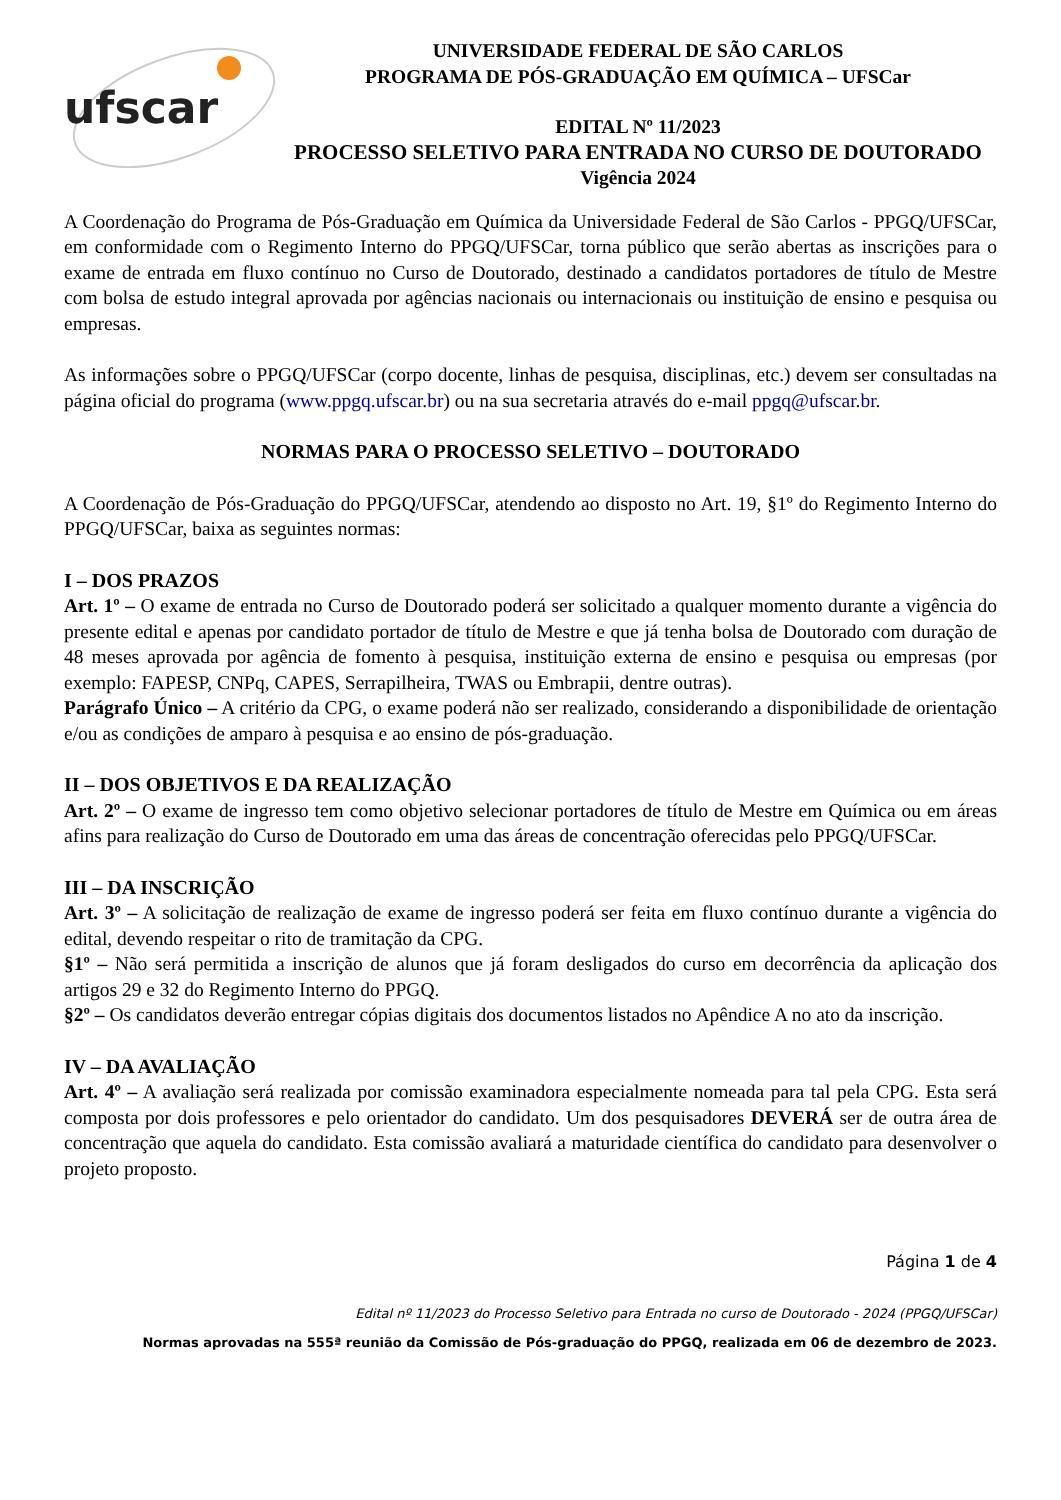ufscar
UNIVERSIDADE FEDERAL DE SÃO CARLOS
PROGRAMA DE PÓS-GRADUAÇÃO EM QUÍMICA – UFSCar
EDITAL Nº 11/2023
PROCESSO SELETIVO PARA ENTRADA NO CURSO DE DOUTORADO
Vigência 2024
A Coordenação do Programa de Pós-Graduação em Química da Universidade Federal de São Carlos - PPGQ/UFSCar, em conformidade com o Regimento Interno do PPGQ/UFSCar, torna público que serão abertas as inscrições para o exame de entrada em fluxo contínuo no Curso de Doutorado, destinado a candidatos portadores de título de Mestre com bolsa de estudo integral aprovada por agências nacionais ou internacionais ou instituição de ensino e pesquisa ou empresas.
As informações sobre o PPGQ/UFSCar (corpo docente, linhas de pesquisa, disciplinas, etc.) devem ser consultadas na página oficial do programa (www.ppgq.ufscar.br) ou na sua secretaria através do e-mail ppgq@ufscar.br.
NORMAS PARA O PROCESSO SELETIVO – DOUTORADO
A Coordenação de Pós-Graduação do PPGQ/UFSCar, atendendo ao disposto no Art. 19, §1º do Regimento Interno do PPGQ/UFSCar, baixa as seguintes normas:
I – DOS PRAZOS
Art. 1º – O exame de entrada no Curso de Doutorado poderá ser solicitado a qualquer momento durante a vigência do presente edital e apenas por candidato portador de título de Mestre e que já tenha bolsa de Doutorado com duração de 48 meses aprovada por agência de fomento à pesquisa, instituição externa de ensino e pesquisa ou empresas (por exemplo: FAPESP, CNPq, CAPES, Serrapilheira, TWAS ou Embrapii, dentre outras).
Parágrafo Único – A critério da CPG, o exame poderá não ser realizado, considerando a disponibilidade de orientação e/ou as condições de amparo à pesquisa e ao ensino de pós-graduação.
II – DOS OBJETIVOS E DA REALIZAÇÃO
Art. 2º – O exame de ingresso tem como objetivo selecionar portadores de título de Mestre em Química ou em áreas afins para realização do Curso de Doutorado em uma das áreas de concentração oferecidas pelo PPGQ/UFSCar.
III – DA INSCRIÇÃO
Art. 3º – A solicitação de realização de exame de ingresso poderá ser feita em fluxo contínuo durante a vigência do edital, devendo respeitar o rito de tramitação da CPG.
§1º – Não será permitida a inscrição de alunos que já foram desligados do curso em decorrência da aplicação dos artigos 29 e 32 do Regimento Interno do PPGQ.
§2º – Os candidatos deverão entregar cópias digitais dos documentos listados no Apêndice A no ato da inscrição.
IV – DA AVALIAÇÃO
Art. 4º – A avaliação será realizada por comissão examinadora especialmente nomeada para tal pela CPG. Esta será composta por dois professores e pelo orientador do candidato. Um dos pesquisadores DEVERÁ ser de outra área de concentração que aquela do candidato. Esta comissão avaliará a maturidade científica do candidato para desenvolver o projeto proposto.
Página 1 de 4
Edital nº 11/2023 do Processo Seletivo para Entrada no curso de Doutorado - 2024 (PPGQ/UFSCar)
Normas aprovadas na 555ª reunião da Comissão de Pós-graduação do PPGQ, realizada em 06 de dezembro de 2023.